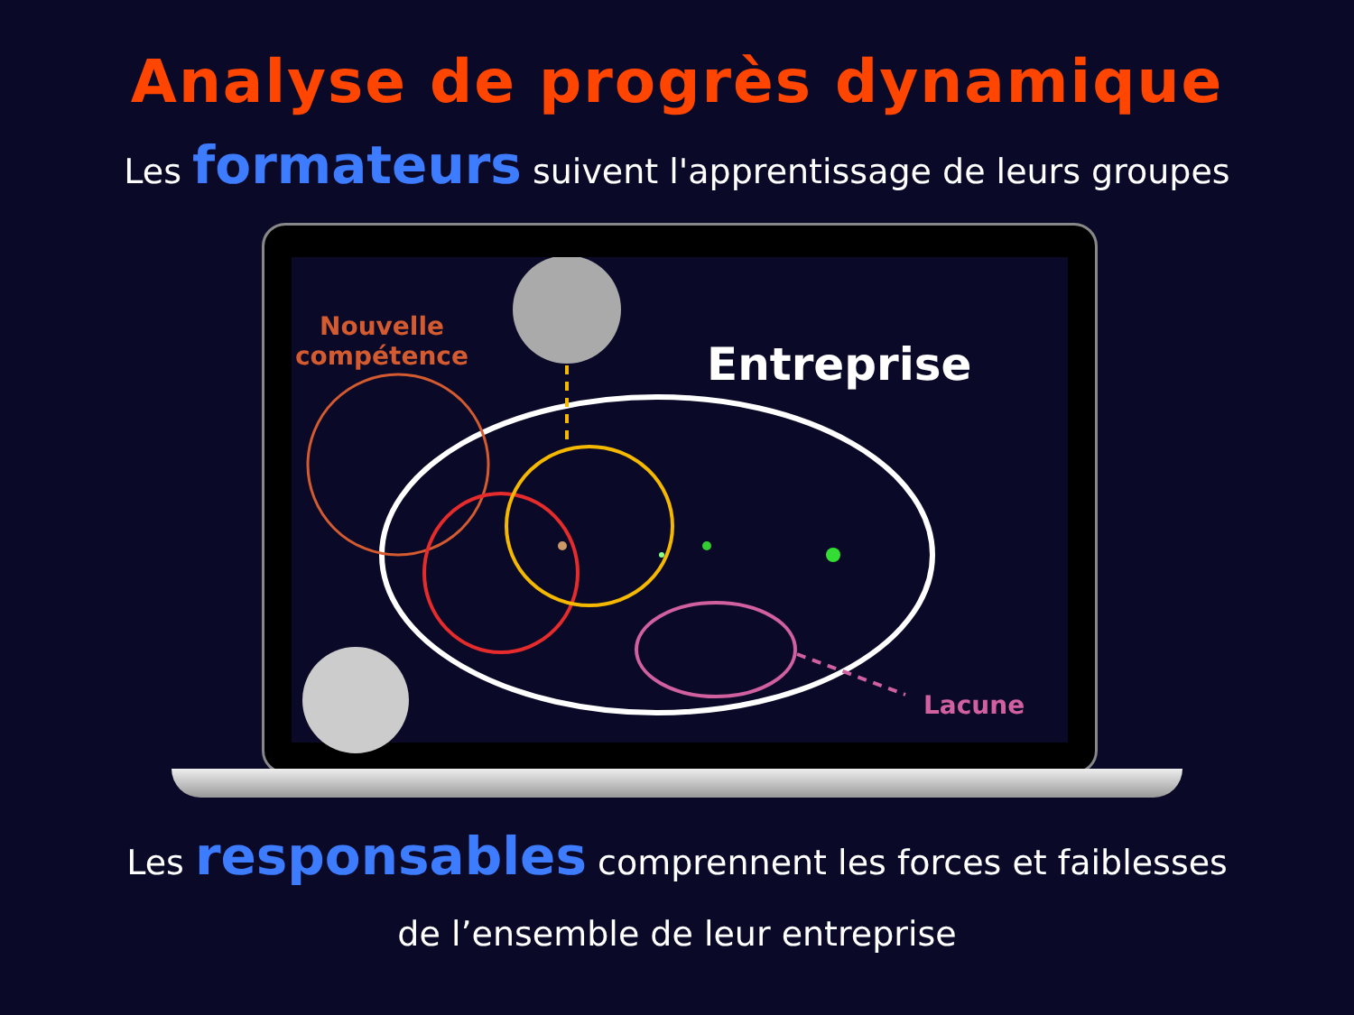Analyse de progrès dynamique
Les formateurs suivent l'apprentissage de leurs groupes
Nouvelle compétence
Entreprise
Lacune
Les responsables comprennent les forces et faiblesses
de l’ensemble de leur entreprise